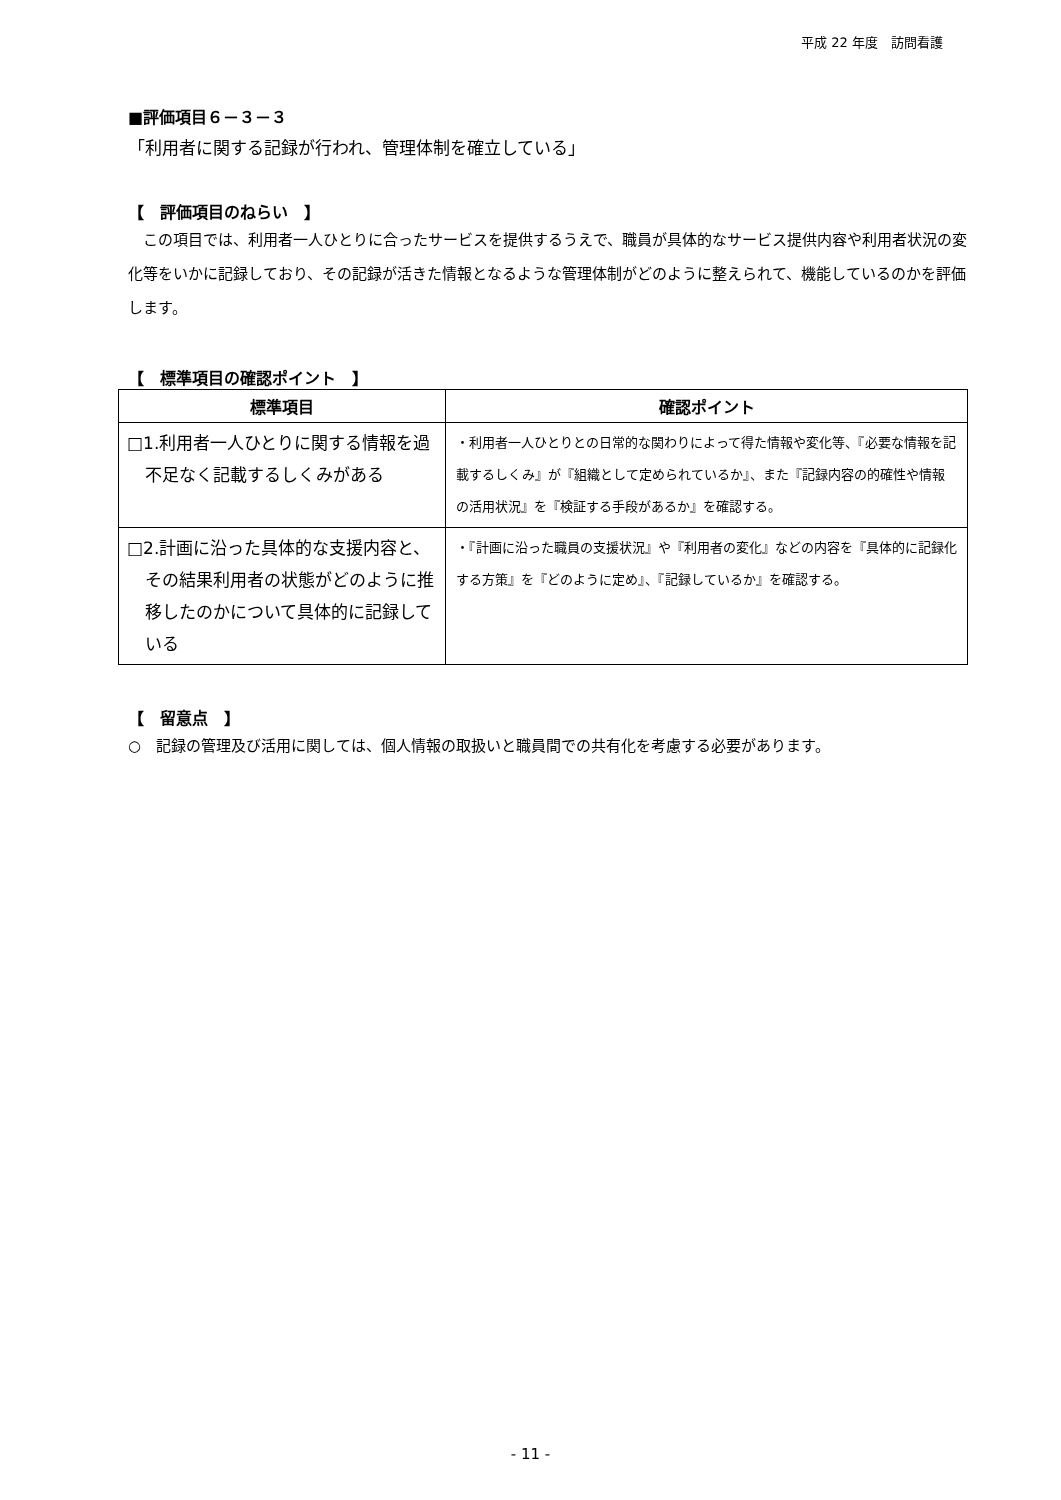平成 22 年度　訪問看護
■評価項目６－３－３
「利用者に関する記録が行われ、管理体制を確立している」
【　評価項目のねらい　】
　この項目では、利用者一人ひとりに合ったサービスを提供するうえで、職員が具体的なサービス提供内容や利用者状況の変化等をいかに記録しており、その記録が活きた情報となるような管理体制がどのように整えられて、機能しているのかを評価します。
【　標準項目の確認ポイント　】
| 標準項目 | 確認ポイント |
| --- | --- |
| □1.利用者一人ひとりに関する情報を過不足なく記載するしくみがある | ・利用者一人ひとりとの日常的な関わりによって得た情報や変化等、『必要な情報を記載するしくみ』が『組織として定められているか』、また『記録内容の的確性や情報の活用状況』を『検証する手段があるか』を確認する。 |
| □2.計画に沿った具体的な支援内容と、その結果利用者の状態がどのように推移したのかについて具体的に記録している | ・『計画に沿った職員の支援状況』や『利用者の変化』などの内容を『具体的に記録化する方策』を『どのように定め』、『記録しているか』を確認する。 |
【　留意点　】
○　記録の管理及び活用に関しては、個人情報の取扱いと職員間での共有化を考慮する必要があります。
- 11 -